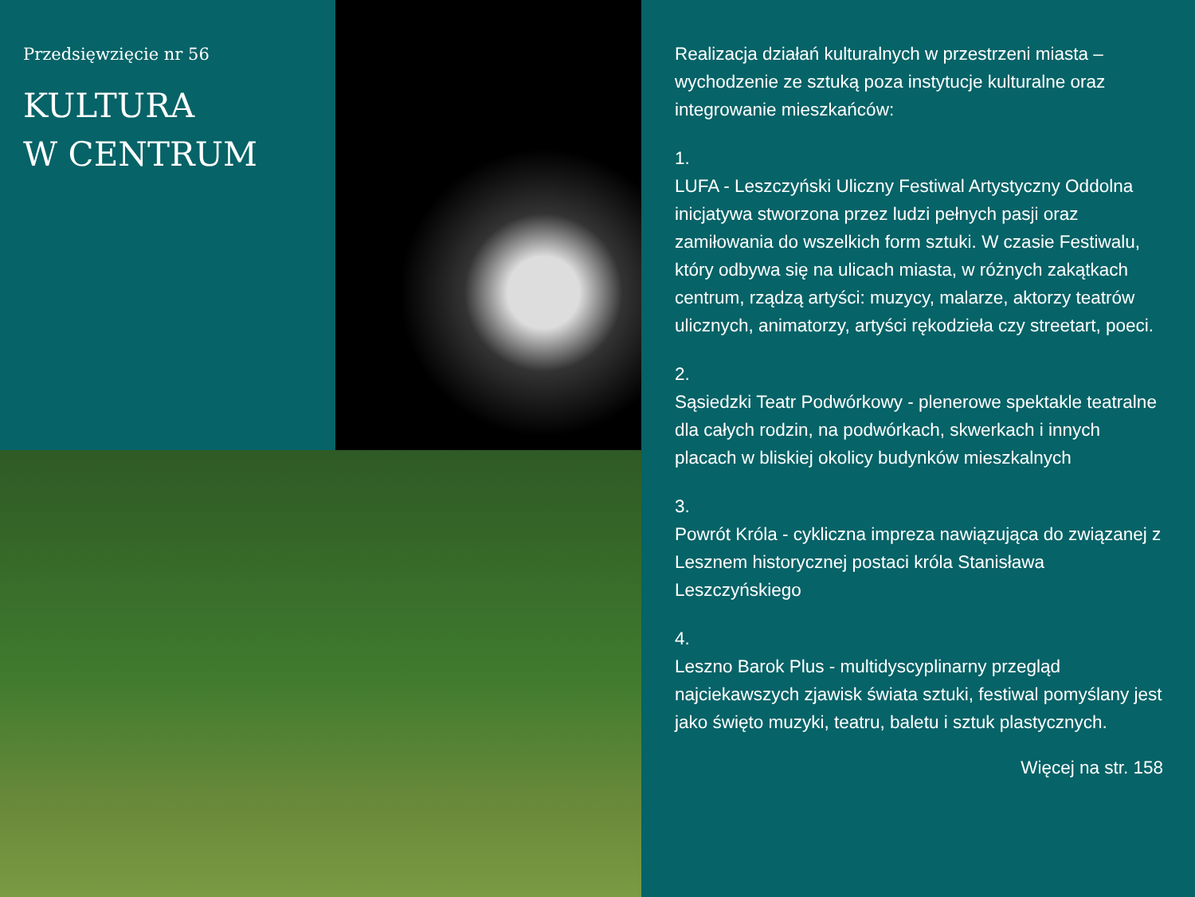Przedsięwzięcie nr 56
KULTURA
W CENTRUM
Realizacja działań kulturalnych w przestrzeni miasta – wychodzenie ze sztuką poza instytucje kulturalne oraz integrowanie mieszkańców:
1.
LUFA - Leszczyński Uliczny Festiwal Artystyczny Oddolna inicjatywa stworzona przez ludzi pełnych pasji oraz zamiłowania do wszelkich form sztuki. W czasie Festiwalu, który odbywa się na ulicach miasta, w różnych zakątkach centrum, rządzą artyści: muzycy, malarze, aktorzy teatrów ulicznych, animatorzy, artyści rękodzieła czy streetart, poeci.
2.
Sąsiedzki Teatr Podwórkowy - plenerowe spektakle teatralne dla całych rodzin, na podwórkach, skwerkach i innych placach w bliskiej okolicy budynków mieszkalnych
3.
Powrót Króla - cykliczna impreza nawiązująca do związanej z Lesznem historycznej postaci króla Stanisława Leszczyńskiego
4.
Leszno Barok Plus - multidyscyplinarny przegląd najciekawszych zjawisk świata sztuki, festiwal pomyślany jest jako święto muzyki, teatru, baletu i sztuk plastycznych.
Więcej na str. 158